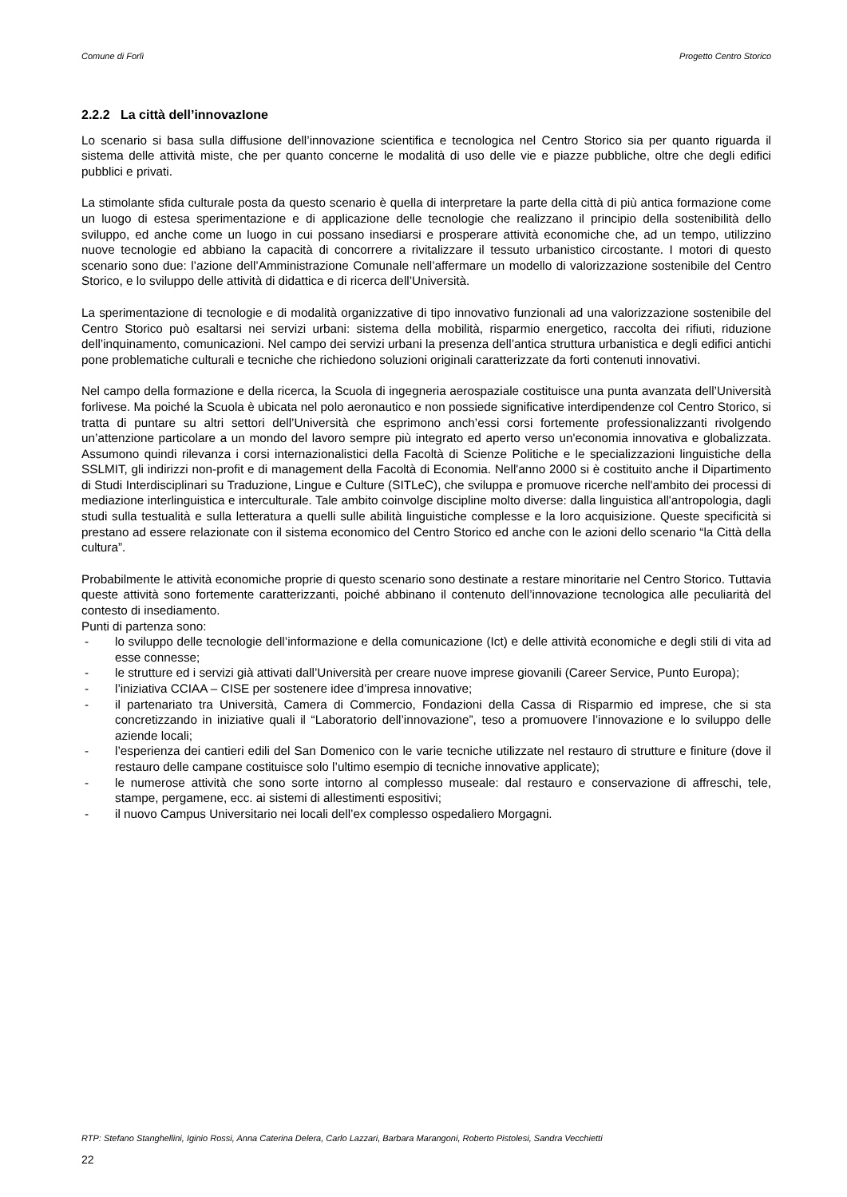Comune di Forlì Progetto Centro Storico
2.2.2 La città dell’innovazIone
Lo scenario si basa sulla diffusione dell’innovazione scientifica e tecnologica nel Centro Storico sia per quanto riguarda il sistema delle attività miste, che per quanto concerne le modalità di uso delle vie e piazze pubbliche, oltre che degli edifici pubblici e privati.
La stimolante sfida culturale posta da questo scenario è quella di interpretare la parte della città di più antica formazione come un luogo di estesa sperimentazione e di applicazione delle tecnologie che realizzano il principio della sostenibilità dello sviluppo, ed anche come un luogo in cui possano insediarsi e prosperare attività economiche che, ad un tempo, utilizzino nuove tecnologie ed abbiano la capacità di concorrere a rivitalizzare il tessuto urbanistico circostante. I motori di questo scenario sono due: l’azione dell’Amministrazione Comunale nell’affermare un modello di valorizzazione sostenibile del Centro Storico, e lo sviluppo delle attività di didattica e di ricerca dell’Università.
La sperimentazione di tecnologie e di modalità organizzative di tipo innovativo funzionali ad una valorizzazione sostenibile del Centro Storico può esaltarsi nei servizi urbani: sistema della mobilità, risparmio energetico, raccolta dei rifiuti, riduzione dell’inquinamento, comunicazioni. Nel campo dei servizi urbani la presenza dell’antica struttura urbanistica e degli edifici antichi pone problematiche culturali e tecniche che richiedono soluzioni originali caratterizzate da forti contenuti innovativi.
Nel campo della formazione e della ricerca, la Scuola di ingegneria aerospaziale costituisce una punta avanzata dell’Università forlivese. Ma poiché la Scuola è ubicata nel polo aeronautico e non possiede significative interdipendenze col Centro Storico, si tratta di puntare su altri settori dell’Università che esprimono anch’essi corsi fortemente professionalizzanti rivolgendo un’attenzione particolare a un mondo del lavoro sempre più integrato ed aperto verso un'economia innovativa e globalizzata. Assumono quindi rilevanza i corsi internazionalistici della Facoltà di Scienze Politiche e le specializzazioni linguistiche della SSLMIT, gli indirizzi non-profit e di management della Facoltà di Economia. Nell'anno 2000 si è costituito anche il Dipartimento di Studi Interdisciplinari su Traduzione, Lingue e Culture (SITLeC), che sviluppa e promuove ricerche nell'ambito dei processi di mediazione interlinguistica e interculturale. Tale ambito coinvolge discipline molto diverse: dalla linguistica all'antropologia, dagli studi sulla testualità e sulla letteratura a quelli sulle abilità linguistiche complesse e la loro acquisizione. Queste specificità si prestano ad essere relazionate con il sistema economico del Centro Storico ed anche con le azioni dello scenario “la Città della cultura”.
Probabilmente le attività economiche proprie di questo scenario sono destinate a restare minoritarie nel Centro Storico. Tuttavia queste attività sono fortemente caratterizzanti, poiché abbinano il contenuto dell’innovazione tecnologica alle peculiarità del contesto di insediamento.
Punti di partenza sono:
- lo sviluppo delle tecnologie dell’informazione e della comunicazione (Ict) e delle attività economiche e degli stili di vita ad esse connesse;
- le strutture ed i servizi già attivati dall’Università per creare nuove imprese giovanili (Career Service, Punto Europa);
- l’iniziativa CCIAA – CISE per sostenere idee d’impresa innovative;
- il partenariato tra Università, Camera di Commercio, Fondazioni della Cassa di Risparmio ed imprese, che si sta concretizzando in iniziative quali il “Laboratorio dell’innovazione”, teso a promuovere l’innovazione e lo sviluppo delle aziende locali;
- l’esperienza dei cantieri edili del San Domenico con le varie tecniche utilizzate nel restauro di strutture e finiture (dove il restauro delle campane costituisce solo l’ultimo esempio di tecniche innovative applicate);
- le numerose attività che sono sorte intorno al complesso museale: dal restauro e conservazione di affreschi, tele, stampe, pergamene, ecc. ai sistemi di allestimenti espositivi;
- il nuovo Campus Universitario nei locali dell’ex complesso ospedaliero Morgagni.
RTP: Stefano Stanghellini, Iginio Rossi, Anna Caterina Delera, Carlo Lazzari, Barbara Marangoni, Roberto Pistolesi, Sandra Vecchietti
22